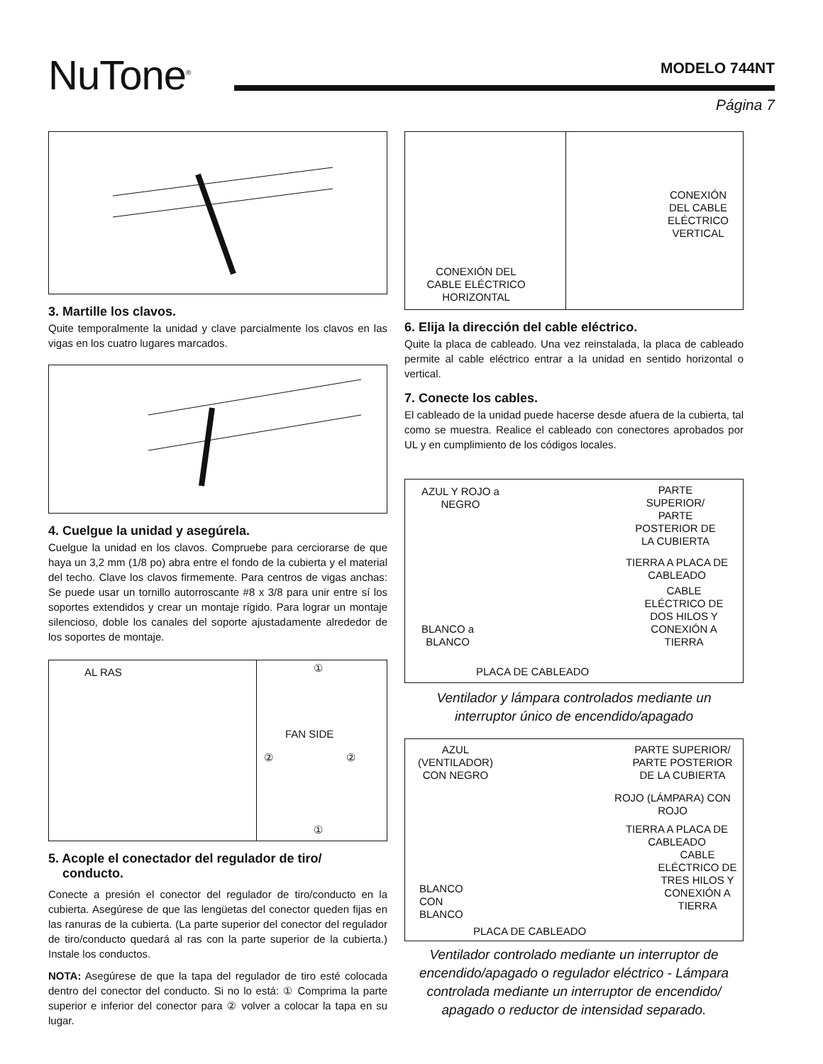NuTone<sup>®</sup> MODELO 744NT
Página 7
3. Martille los clavos.
Quite temporalmente la unidad y clave parcialmente los clavos en las vigas en los cuatro lugares marcados.
4. Cuelgue la unidad y asegúrela.
Cuelgue la unidad en los clavos. Compruebe para cerciorarse de que haya un 3,2 mm (1/8 po) abra entre el fondo de la cubierta y el material del techo. Clave los clavos firmemente. Para centros de vigas anchas: Se puede usar un tornillo autorroscante #8 x 3/8 para unir entre sí los soportes extendidos y crear un montaje rígido. Para lograr un montaje silencioso, doble los canales del soporte ajustadamente alrededor de los soportes de montaje.
AL RAS
①
FAN SIDE
② ②
①
5. Acople el conectador del regulador de tiro/
conducto.
Conecte a presión el conector del regulador de tiro/conducto en la cubierta. Asegúrese de que las lengüetas del conector queden fijas en las ranuras de la cubierta. (La parte superior del conector del regulador de tiro/conducto quedará al ras con la parte superior de la cubierta.) Instale los conductos.
NOTA: Asegúrese de que la tapa del regulador de tiro esté colocada dentro del conector del conducto. Si no lo está: ① Comprima la parte superior e inferior del conector para ② volver a colocar la tapa en su lugar.
CONEXIÓN DEL CABLE ELÉCTRICO HORIZONTAL
CONEXIÓN DEL CABLE ELÉCTRICO VERTICAL
6. Elija la dirección del cable eléctrico.
Quite la placa de cableado. Una vez reinstalada, la placa de cableado permite al cable eléctrico entrar a la unidad en sentido horizontal o vertical.
7. Conecte los cables.
El cableado de la unidad puede hacerse desde afuera de la cubierta, tal como se muestra. Realice el cableado con conectores aprobados por UL y en cumplimiento de los códigos locales.
AZUL Y ROJO a NEGRO
PARTE SUPERIOR/ PARTE POSTERIOR DE LA CUBIERTA
TIERRA A PLACA DE CABLEADO
CABLE ELÉCTRICO DE DOS HILOS Y CONEXIÓN A TIERRA
BLANCO a BLANCO
PLACA DE CABLEADO
Ventilador y lámpara controlados mediante un interruptor único de encendido/apagado
AZUL (VENTILADOR) CON NEGRO
PARTE SUPERIOR/ PARTE POSTERIOR DE LA CUBIERTA
ROJO (LÁMPARA) CON ROJO
TIERRA A PLACA DE CABLEADO
CABLE ELÉCTRICO DE TRES HILOS Y CONEXIÓN A TIERRA
BLANCO
CON
BLANCO
PLACA DE CABLEADO
Ventilador controlado mediante un interruptor de encendido/apagado o regulador eléctrico - Lámpara controlada mediante un interruptor de encendido/ apagado o reductor de intensidad separado.